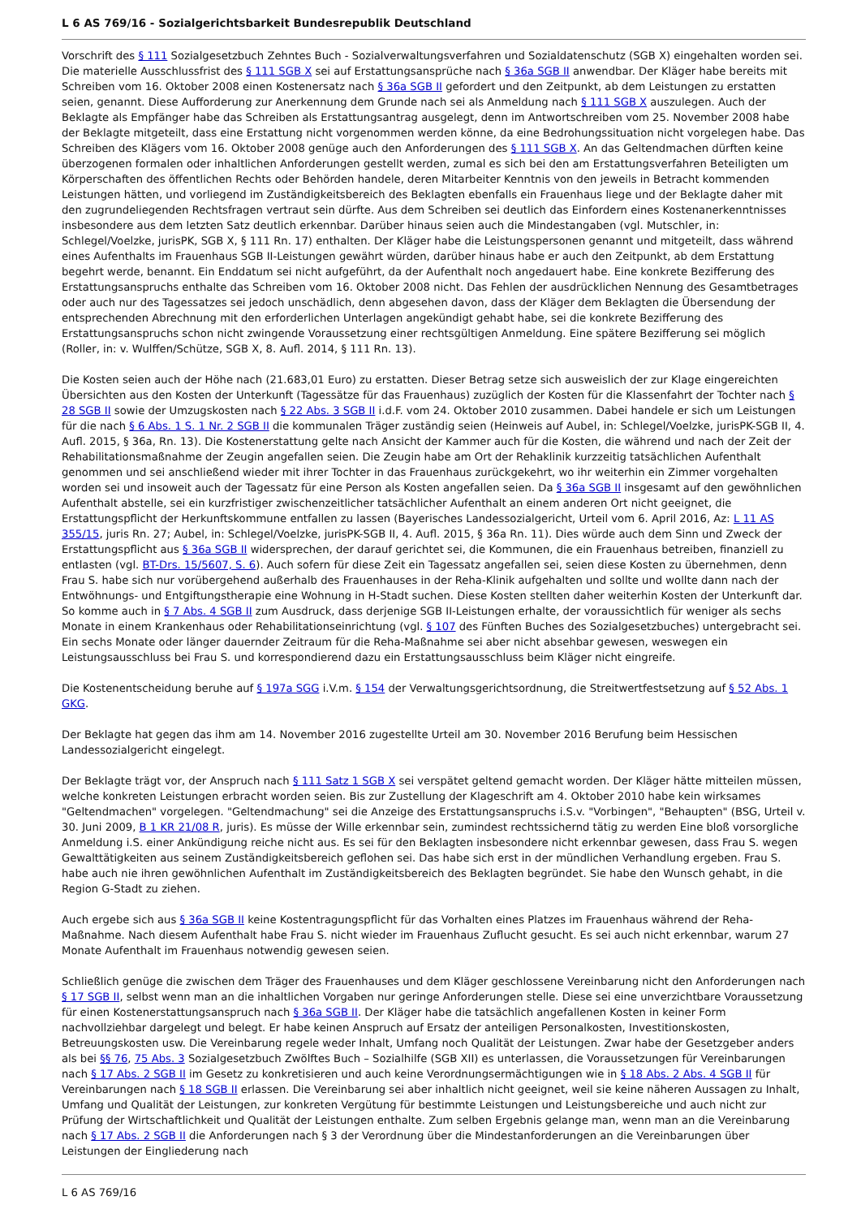L 6 AS 769/16 - Sozialgerichtsbarkeit Bundesrepublik Deutschland
Vorschrift des § 111 Sozialgesetzbuch Zehntes Buch - Sozialverwaltungsverfahren und Sozialdatenschutz (SGB X) eingehalten worden sei. Die materielle Ausschlussfrist des § 111 SGB X sei auf Erstattungsansprüche nach § 36a SGB II anwendbar. Der Kläger habe bereits mit Schreiben vom 16. Oktober 2008 einen Kostenersatz nach § 36a SGB II gefordert und den Zeitpunkt, ab dem Leistungen zu erstatten seien, genannt. Diese Aufforderung zur Anerkennung dem Grunde nach sei als Anmeldung nach § 111 SGB X auszulegen. Auch der Beklagte als Empfänger habe das Schreiben als Erstattungsantrag ausgelegt, denn im Antwortschreiben vom 25. November 2008 habe der Beklagte mitgeteilt, dass eine Erstattung nicht vorgenommen werden könne, da eine Bedrohungssituation nicht vorgelegen habe. Das Schreiben des Klägers vom 16. Oktober 2008 genüge auch den Anforderungen des § 111 SGB X. An das Geltendmachen dürften keine überzogenen formalen oder inhaltlichen Anforderungen gestellt werden, zumal es sich bei den am Erstattungsverfahren Beteiligten um Körperschaften des öffentlichen Rechts oder Behörden handele, deren Mitarbeiter Kenntnis von den jeweils in Betracht kommenden Leistungen hätten, und vorliegend im Zuständigkeitsbereich des Beklagten ebenfalls ein Frauenhaus liege und der Beklagte daher mit den zugrundeliegenden Rechtsfragen vertraut sein dürfte. Aus dem Schreiben sei deutlich das Einfordern eines Kostenanerkenntnisses insbesondere aus dem letzten Satz deutlich erkennbar. Darüber hinaus seien auch die Mindestangaben (vgl. Mutschler, in: Schlegel/Voelzke, jurisPK, SGB X, § 111 Rn. 17) enthalten. Der Kläger habe die Leistungspersonen genannt und mitgeteilt, dass während eines Aufenthalts im Frauenhaus SGB II-Leistungen gewährt würden, darüber hinaus habe er auch den Zeitpunkt, ab dem Erstattung begehrt werde, benannt. Ein Enddatum sei nicht aufgeführt, da der Aufenthalt noch angedauert habe. Eine konkrete Bezifferung des Erstattungsanspruchs enthalte das Schreiben vom 16. Oktober 2008 nicht. Das Fehlen der ausdrücklichen Nennung des Gesamtbetrages oder auch nur des Tagessatzes sei jedoch unschädlich, denn abgesehen davon, dass der Kläger dem Beklagten die Übersendung der entsprechenden Abrechnung mit den erforderlichen Unterlagen angekündigt gehabt habe, sei die konkrete Bezifferung des Erstattungsanspruchs schon nicht zwingende Voraussetzung einer rechtsgültigen Anmeldung. Eine spätere Bezifferung sei möglich (Roller, in: v. Wulffen/Schütze, SGB X, 8. Aufl. 2014, § 111 Rn. 13).
Die Kosten seien auch der Höhe nach (21.683,01 Euro) zu erstatten. Dieser Betrag setze sich ausweislich der zur Klage eingereichten Übersichten aus den Kosten der Unterkunft (Tagessätze für das Frauenhaus) zuzüglich der Kosten für die Klassenfahrt der Tochter nach § 28 SGB II sowie der Umzugskosten nach § 22 Abs. 3 SGB II i.d.F. vom 24. Oktober 2010 zusammen. Dabei handele er sich um Leistungen für die nach § 6 Abs. 1 S. 1 Nr. 2 SGB II die kommunalen Träger zuständig seien (Heinweis auf Aubel, in: Schlegel/Voelzke, jurisPK-SGB II, 4. Aufl. 2015, § 36a, Rn. 13). Die Kostenerstattung gelte nach Ansicht der Kammer auch für die Kosten, die während und nach der Zeit der Rehabilitationsmaßnahme der Zeugin angefallen seien. Die Zeugin habe am Ort der Rehaklinik kurzzeitig tatsächlichen Aufenthalt genommen und sei anschließend wieder mit ihrer Tochter in das Frauenhaus zurückgekehrt, wo ihr weiterhin ein Zimmer vorgehalten worden sei und insoweit auch der Tagessatz für eine Person als Kosten angefallen seien. Da § 36a SGB II insgesamt auf den gewöhnlichen Aufenthalt abstelle, sei ein kurzfristiger zwischenzeitlicher tatsächlicher Aufenthalt an einem anderen Ort nicht geeignet, die Erstattungspflicht der Herkunftskommune entfallen zu lassen (Bayerisches Landessozialgericht, Urteil vom 6. April 2016, Az: L 11 AS 355/15, juris Rn. 27; Aubel, in: Schlegel/Voelzke, jurisPK-SGB II, 4. Aufl. 2015, § 36a Rn. 11). Dies würde auch dem Sinn und Zweck der Erstattungspflicht aus § 36a SGB II widersprechen, der darauf gerichtet sei, die Kommunen, die ein Frauenhaus betreiben, finanziell zu entlasten (vgl. BT-Drs. 15/5607, S. 6). Auch sofern für diese Zeit ein Tagessatz angefallen sei, seien diese Kosten zu übernehmen, denn Frau S. habe sich nur vorübergehend außerhalb des Frauenhauses in der Reha-Klinik aufgehalten und sollte und wollte dann nach der Entwöhnungs- und Entgiftungstherapie eine Wohnung in H-Stadt suchen. Diese Kosten stellten daher weiterhin Kosten der Unterkunft dar. So komme auch in § 7 Abs. 4 SGB II zum Ausdruck, dass derjenige SGB II-Leistungen erhalte, der voraussichtlich für weniger als sechs Monate in einem Krankenhaus oder Rehabilitationseinrichtung (vgl. § 107 des Fünften Buches des Sozialgesetzbuches) untergebracht sei. Ein sechs Monate oder länger dauernder Zeitraum für die Reha-Maßnahme sei aber nicht absehbar gewesen, weswegen ein Leistungsausschluss bei Frau S. und korrespondierend dazu ein Erstattungsausschluss beim Kläger nicht eingreife.
Die Kostenentscheidung beruhe auf § 197a SGG i.V.m. § 154 der Verwaltungsgerichtsordnung, die Streitwertfestsetzung auf § 52 Abs. 1 GKG.
Der Beklagte hat gegen das ihm am 14. November 2016 zugestellte Urteil am 30. November 2016 Berufung beim Hessischen Landessozialgericht eingelegt.
Der Beklagte trägt vor, der Anspruch nach § 111 Satz 1 SGB X sei verspätet geltend gemacht worden. Der Kläger hätte mitteilen müssen, welche konkreten Leistungen erbracht worden seien. Bis zur Zustellung der Klageschrift am 4. Oktober 2010 habe kein wirksames "Geltendmachen" vorgelegen. "Geltendmachung" sei die Anzeige des Erstattungsanspruchs i.S.v. "Vorbingen", "Behaupten" (BSG, Urteil v. 30. Juni 2009, B 1 KR 21/08 R, juris). Es müsse der Wille erkennbar sein, zumindest rechtssichernd tätig zu werden Eine bloß vorsorgliche Anmeldung i.S. einer Ankündigung reiche nicht aus. Es sei für den Beklagten insbesondere nicht erkennbar gewesen, dass Frau S. wegen Gewalttätigkeiten aus seinem Zuständigkeitsbereich geflohen sei. Das habe sich erst in der mündlichen Verhandlung ergeben. Frau S. habe auch nie ihren gewöhnlichen Aufenthalt im Zuständigkeitsbereich des Beklagten begründet. Sie habe den Wunsch gehabt, in die Region G-Stadt zu ziehen.
Auch ergebe sich aus § 36a SGB II keine Kostentragungspflicht für das Vorhalten eines Platzes im Frauenhaus während der Reha-Maßnahme. Nach diesem Aufenthalt habe Frau S. nicht wieder im Frauenhaus Zuflucht gesucht. Es sei auch nicht erkennbar, warum 27 Monate Aufenthalt im Frauenhaus notwendig gewesen seien.
Schließlich genüge die zwischen dem Träger des Frauenhauses und dem Kläger geschlossene Vereinbarung nicht den Anforderungen nach § 17 SGB II, selbst wenn man an die inhaltlichen Vorgaben nur geringe Anforderungen stelle. Diese sei eine unverzichtbare Voraussetzung für einen Kostenerstattungsanspruch nach § 36a SGB II. Der Kläger habe die tatsächlich angefallenen Kosten in keiner Form nachvollziehbar dargelegt und belegt. Er habe keinen Anspruch auf Ersatz der anteiligen Personalkosten, Investitionskosten, Betreuungskosten usw. Die Vereinbarung regele weder Inhalt, Umfang noch Qualität der Leistungen. Zwar habe der Gesetzgeber anders als bei §§ 76, 75 Abs. 3 Sozialgesetzbuch Zwölftes Buch – Sozialhilfe (SGB XII) es unterlassen, die Voraussetzungen für Vereinbarungen nach § 17 Abs. 2 SGB II im Gesetz zu konkretisieren und auch keine Verordnungsermächtigungen wie in § 18 Abs. 2 Abs. 4 SGB II für Vereinbarungen nach § 18 SGB II erlassen. Die Vereinbarung sei aber inhaltlich nicht geeignet, weil sie keine näheren Aussagen zu Inhalt, Umfang und Qualität der Leistungen, zur konkreten Vergütung für bestimmte Leistungen und Leistungsbereiche und auch nicht zur Prüfung der Wirtschaftlichkeit und Qualität der Leistungen enthalte. Zum selben Ergebnis gelange man, wenn man an die Vereinbarung nach § 17 Abs. 2 SGB II die Anforderungen nach § 3 der Verordnung über die Mindestanforderungen an die Vereinbarungen über Leistungen der Eingliederung nach
L 6 AS 769/16